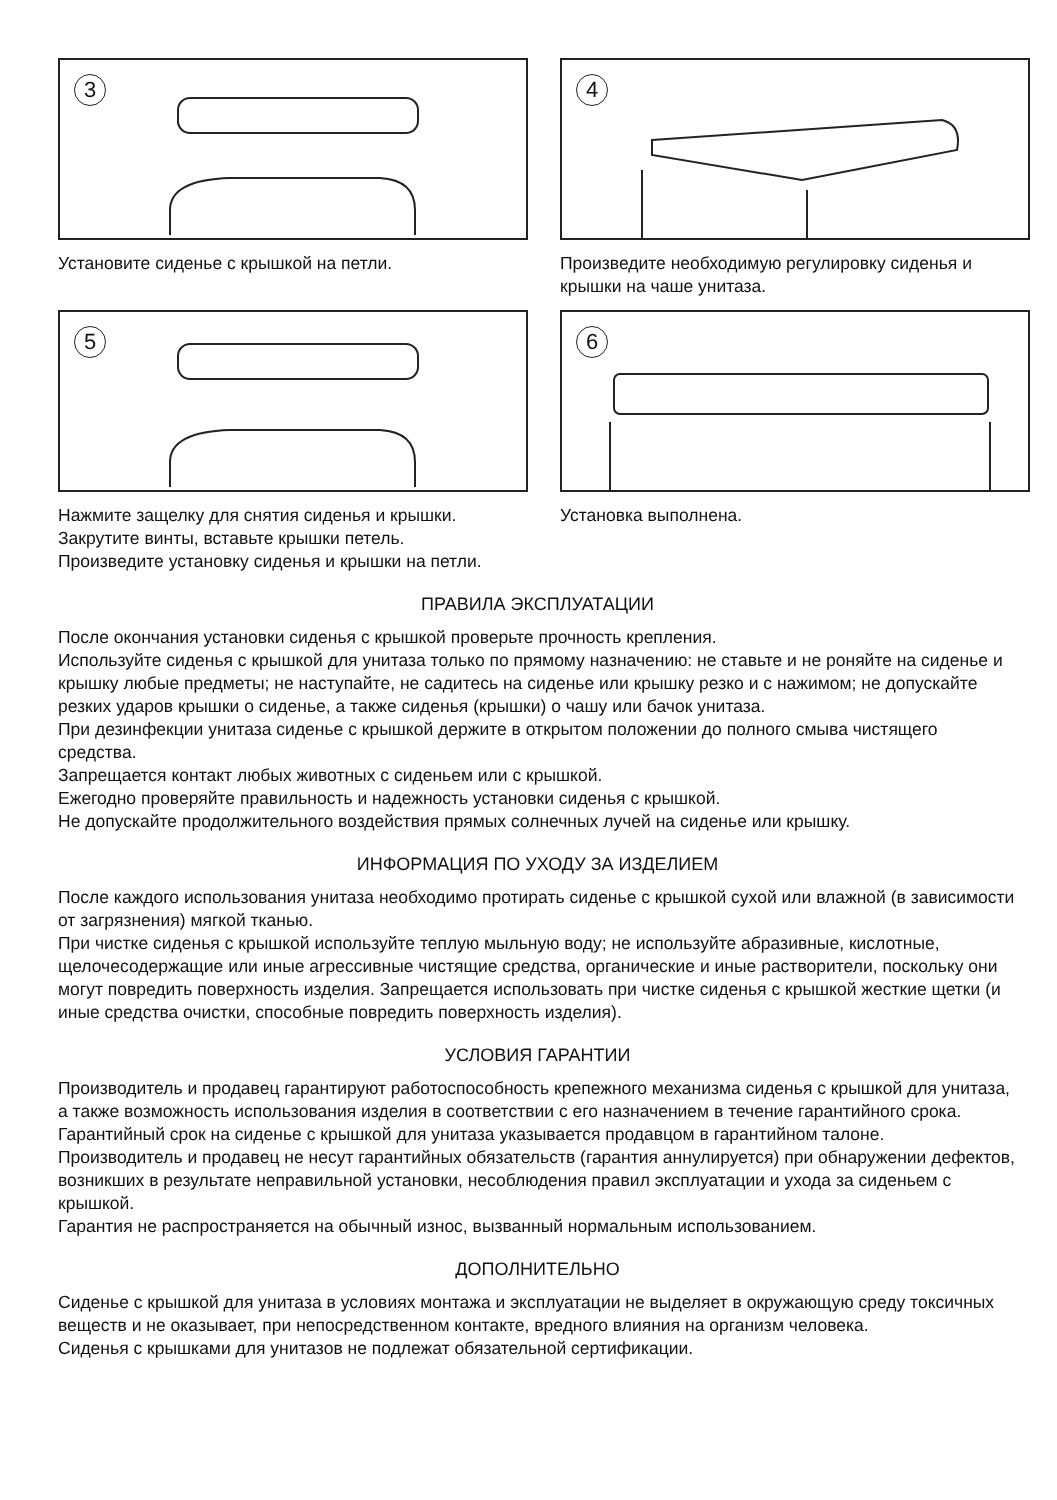3
Установите сиденье с крышкой на петли.
4
Произведите необходимую регулировку сиденья и крышки на чаше унитаза.
5
Нажмите защелку для снятия сиденья и крышки.
Закрутите винты, вставьте крышки петель.
Произведите установку сиденья и крышки на петли.
6
Установка выполнена.
ПРАВИЛА ЭКСПЛУАТАЦИИ
После окончания установки сиденья с крышкой проверьте прочность крепления.
Используйте сиденья с крышкой для унитаза только по прямому назначению: не ставьте и не роняйте на сиденье и крышку любые предметы; не наступайте, не садитесь на сиденье или крышку резко и с нажимом; не допускайте резких ударов крышки о сиденье, а также сиденья (крышки) о чашу или бачок унитаза.
При дезинфекции унитаза сиденье с крышкой держите в открытом положении до полного смыва чистящего средства.
Запрещается контакт любых животных с сиденьем или с крышкой.
Ежегодно проверяйте правильность и надежность установки сиденья с крышкой.
Не допускайте продолжительного воздействия прямых солнечных лучей на сиденье или крышку.
ИНФОРМАЦИЯ ПО УХОДУ ЗА ИЗДЕЛИЕМ
После каждого использования унитаза необходимо протирать сиденье с крышкой сухой или влажной (в зависимости от загрязнения) мягкой тканью.
При чистке сиденья с крышкой используйте теплую мыльную воду; не используйте абразивные, кислотные, щелочесодержащие или иные агрессивные чистящие средства, органические и иные растворители, поскольку они могут повредить поверхность изделия. Запрещается использовать при чистке сиденья с крышкой жесткие щетки (и иные средства очистки, способные повредить поверхность изделия).
УСЛОВИЯ ГАРАНТИИ
Производитель и продавец гарантируют работоспособность крепежного механизма сиденья с крышкой для унитаза, а также возможность использования изделия в соответствии с его назначением в течение гарантийного срока.
Гарантийный срок на сиденье с крышкой для унитаза указывается продавцом в гарантийном талоне.
Производитель и продавец не несут гарантийных обязательств (гарантия аннулируется) при обнаружении дефектов, возникших в результате неправильной установки, несоблюдения правил эксплуатации и ухода за сиденьем с крышкой.
Гарантия не распространяется на обычный износ, вызванный нормальным использованием.
ДОПОЛНИТЕЛЬНО
Сиденье с крышкой для унитаза в условиях монтажа и эксплуатации не выделяет в окружающую среду токсичных веществ и не оказывает, при непосредственном контакте, вредного влияния на организм человека.
Сиденья с крышками для унитазов не подлежат обязательной сертификации.